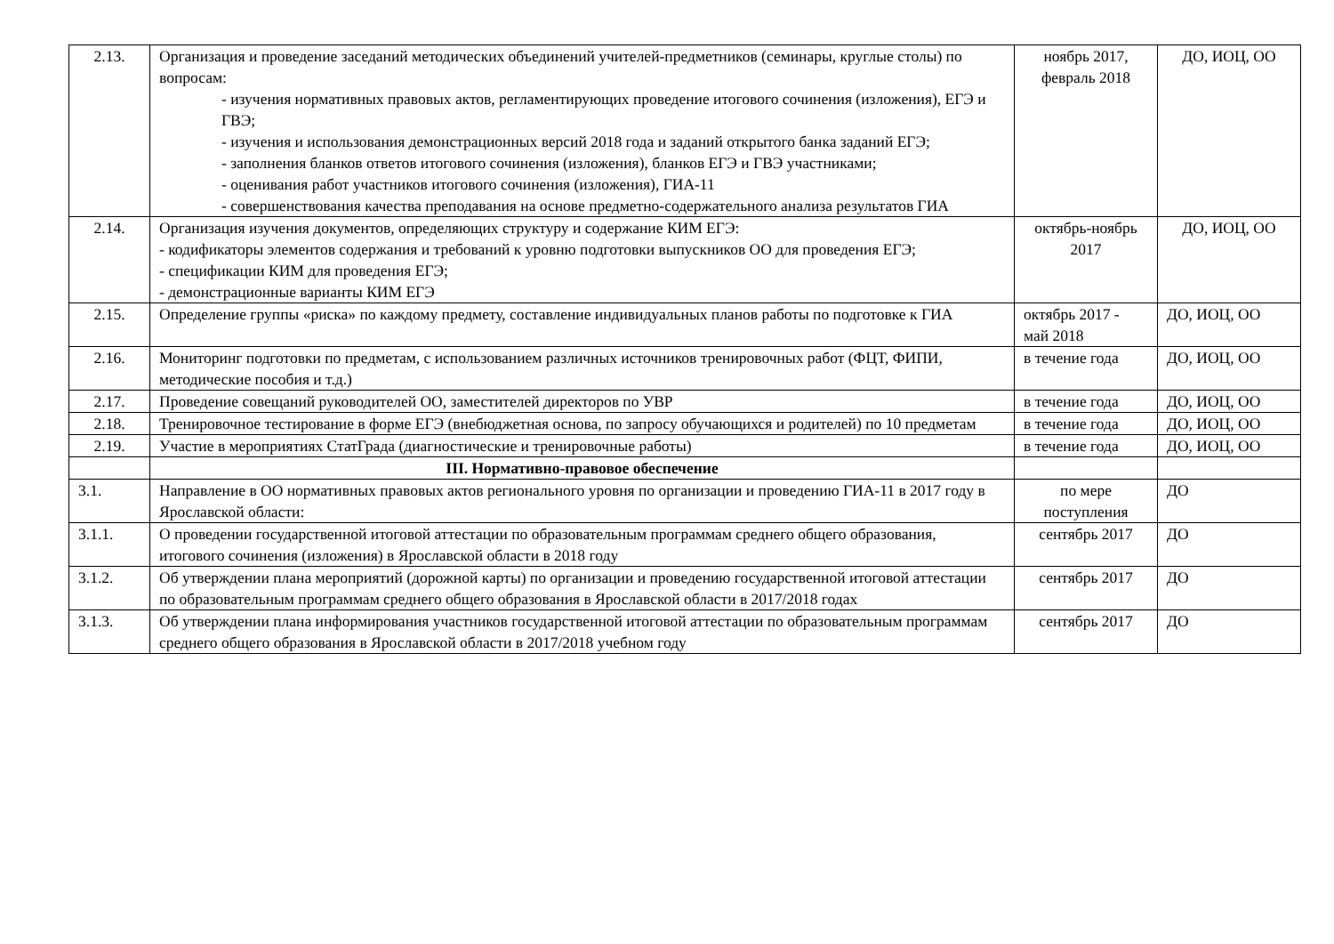| 2.13. | Организация и проведение заседаний методических объединений учителей-предметников (семинары, круглые столы) по вопросам: - изучения нормативных правовых актов, регламентирующих проведение итогового сочинения (изложения), ЕГЭ и ГВЭ; - изучения и использования демонстрационных версий 2018 года и заданий открытого банка заданий ЕГЭ; - заполнения бланков ответов итогового сочинения (изложения), бланков ЕГЭ и ГВЭ участниками; - оценивания работ участников итогового сочинения (изложения), ГИА-11 - совершенствования качества преподавания на основе предметно-содержательного анализа результатов ГИА | ноябрь 2017, февраль 2018 | ДО, ИОЦ, ОО |
| 2.14. | Организация изучения документов, определяющих структуру и содержание КИМ ЕГЭ: - кодификаторы элементов содержания и требований к уровню подготовки выпускников ОО для проведения ЕГЭ; - спецификации КИМ для проведения ЕГЭ; - демонстрационные варианты КИМ ЕГЭ | октябрь-ноябрь 2017 | ДО, ИОЦ, ОО |
| 2.15. | Определение группы «риска» по каждому предмету, составление индивидуальных планов работы по подготовке к ГИА | октябрь 2017 - май 2018 | ДО, ИОЦ, ОО |
| 2.16. | Мониторинг подготовки по предметам, с использованием различных источников тренировочных работ (ФЦТ, ФИПИ, методические пособия и т.д.) | в течение года | ДО, ИОЦ, ОО |
| 2.17. | Проведение совещаний руководителей ОО, заместителей директоров по УВР | в течение года | ДО, ИОЦ, ОО |
| 2.18. | Тренировочное тестирование в форме ЕГЭ (внебюджетная основа, по запросу обучающихся и родителей) по 10 предметам | в течение года | ДО, ИОЦ, ОО |
| 2.19. | Участие в мероприятиях СтатГрада (диагностические и тренировочные работы) | в течение года | ДО, ИОЦ, ОО |
| | III. Нормативно-правовое обеспечение | | |
| 3.1. | Направление в ОО нормативных правовых актов регионального уровня по организации и проведению ГИА-11 в 2017 году в Ярославской области: | по мере поступления | ДО |
| 3.1.1. | О проведении государственной итоговой аттестации по образовательным программам среднего общего образования, итогового сочинения (изложения) в Ярославской области в 2018 году | сентябрь 2017 | ДО |
| 3.1.2. | Об утверждении плана мероприятий (дорожной карты) по организации и проведению государственной итоговой аттестации по образовательным программам среднего общего образования в Ярославской области в 2017/2018 годах | сентябрь 2017 | ДО |
| 3.1.3. | Об утверждении плана информирования участников государственной итоговой аттестации по образовательным программам среднего общего образования в Ярославской области в 2017/2018 учебном году | сентябрь 2017 | ДО |